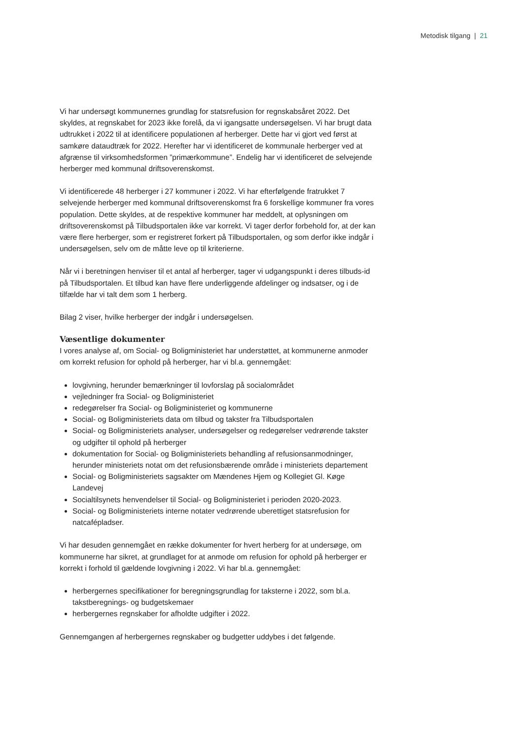Metodisk tilgang | 21
Vi har undersøgt kommunernes grundlag for statsrefusion for regnskabsåret 2022. Det skyldes, at regnskabet for 2023 ikke forelå, da vi igangsatte undersøgelsen. Vi har brugt data udtrukket i 2022 til at identificere populationen af herberger. Dette har vi gjort ved først at samkøre dataudtræk for 2022. Herefter har vi identificeret de kommunale herberger ved at afgrænse til virksomhedsformen ”primærkommune”. Endelig har vi identificeret de selvejende herberger med kommunal driftsoverenskomst.
Vi identificerede 48 herberger i 27 kommuner i 2022. Vi har efterfølgende fratrukket 7 selvejende herberger med kommunal driftsoverenskomst fra 6 forskellige kommuner fra vores population. Dette skyldes, at de respektive kommuner har meddelt, at oplysningen om driftsoverenskomst på Tilbudsportalen ikke var korrekt. Vi tager derfor forbehold for, at der kan være flere herberger, som er registreret forkert på Tilbudsportalen, og som derfor ikke indgår i undersøgelsen, selv om de måtte leve op til kriterierne.
Når vi i beretningen henviser til et antal af herberger, tager vi udgangspunkt i deres tilbuds-id på Tilbudsportalen. Et tilbud kan have flere underliggende afdelinger og indsatser, og i de tilfælde har vi talt dem som 1 herberg.
Bilag 2 viser, hvilke herberger der indgår i undersøgelsen.
Væsentlige dokumenter
I vores analyse af, om Social- og Boligministeriet har understøttet, at kommunerne anmoder om korrekt refusion for ophold på herberger, har vi bl.a. gennemgået:
lovgivning, herunder bemærkninger til lovforslag på socialområdet
vejledninger fra Social- og Boligministeriet
redegørelser fra Social- og Boligministeriet og kommunerne
Social- og Boligministeriets data om tilbud og takster fra Tilbudsportalen
Social- og Boligministeriets analyser, undersøgelser og redegørelser vedrørende takster og udgifter til ophold på herberger
dokumentation for Social- og Boligministeriets behandling af refusionsanmodninger, herunder ministeriets notat om det refusionsbærende område i ministeriets departement
Social- og Boligministeriets sagsakter om Mændenes Hjem og Kollegiet Gl. Køge Landevej
Socialtilsynets henvendelser til Social- og Boligministeriet i perioden 2020-2023.
Social- og Boligministeriets interne notater vedrørende uberettiget statsrefusion for natcafépladser.
Vi har desuden gennemgået en række dokumenter for hvert herberg for at undersøge, om kommunerne har sikret, at grundlaget for at anmode om refusion for ophold på herberger er korrekt i forhold til gældende lovgivning i 2022. Vi har bl.a. gennemgået:
herbergernes specifikationer for beregningsgrundlag for taksterne i 2022, som bl.a. takstberegnings- og budgetskemaer
herbergernes regnskaber for afholdte udgifter i 2022.
Gennemgangen af herbergernes regnskaber og budgetter uddybes i det følgende.